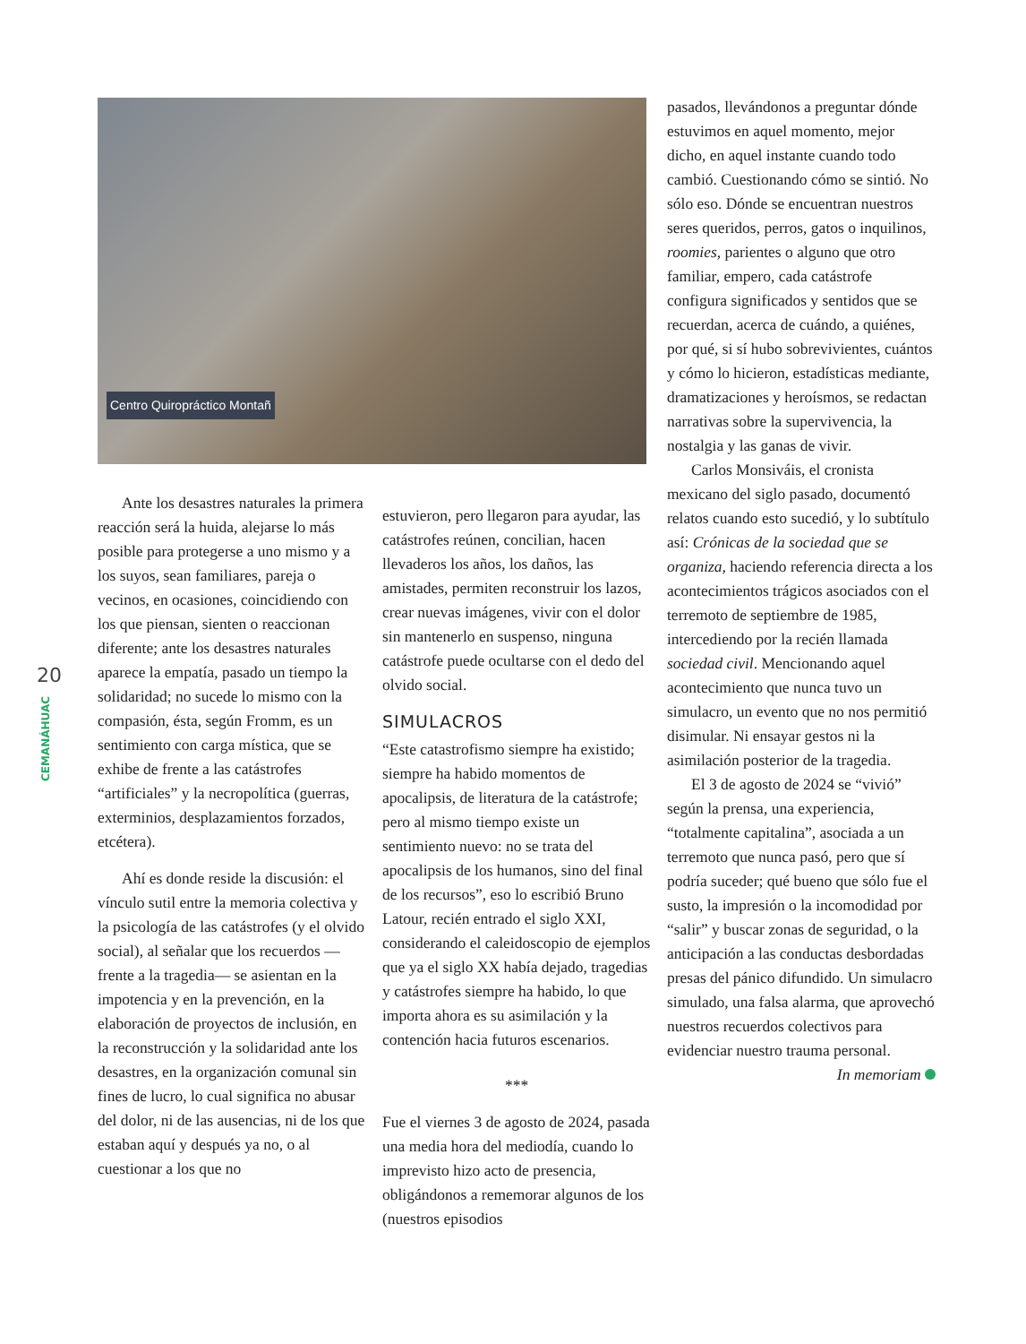20
CEMANÁHUAC
Centro Quiropráctico Montañ
Ante los desastres naturales la primera reacción será la huida, alejarse lo más posible para protegerse a uno mismo y a los suyos, sean familiares, pareja o vecinos, en ocasiones, coincidiendo con los que piensan, sienten o reaccionan diferente; ante los desastres naturales aparece la empatía, pasado un tiempo la solidaridad; no sucede lo mismo con la compasión, ésta, según Fromm, es un sentimiento con carga mística, que se exhibe de frente a las catástrofes “artificiales” y la necropolítica (guerras, exterminios, desplazamientos forzados, etcétera).
Ahí es donde reside la discusión: el vínculo sutil entre la memoria colectiva y la psicología de las catástrofes (y el olvido social), al señalar que los recuerdos —frente a la tragedia— se asientan en la impotencia y en la prevención, en la elaboración de proyectos de inclusión, en la reconstrucción y la solidaridad ante los desastres, en la organización comunal sin fines de lucro, lo cual significa no abusar del dolor, ni de las ausencias, ni de los que estaban aquí y después ya no, o al cuestionar a los que no
estuvieron, pero llegaron para ayudar, las catástrofes reúnen, concilian, hacen llevaderos los años, los daños, las amistades, permiten reconstruir los lazos, crear nuevas imágenes, vivir con el dolor sin mantenerlo en suspenso, ninguna catástrofe puede ocultarse con el dedo del olvido social.
SIMULACROS
“Este catastrofismo siempre ha existido; siempre ha habido momentos de apocalipsis, de literatura de la catástrofe; pero al mismo tiempo existe un sentimiento nuevo: no se trata del apocalipsis de los humanos, sino del final de los recursos”, eso lo escribió Bruno Latour, recién entrado el siglo XXI, considerando el caleidoscopio de ejemplos que ya el siglo XX había dejado, tragedias y catástrofes siempre ha habido, lo que importa ahora es su asimilación y la contención hacia futuros escenarios.
***
Fue el viernes 3 de agosto de 2024, pasada una media hora del mediodía, cuando lo imprevisto hizo acto de presencia, obligándonos a rememorar algunos de los (nuestros episodios
pasados, llevándonos a preguntar dónde estuvimos en aquel momento, mejor dicho, en aquel instante cuando todo cambió. Cuestionando cómo se sintió. No sólo eso. Dónde se encuentran nuestros seres queridos, perros, gatos o inquilinos, roomies, parientes o alguno que otro familiar, empero, cada catástrofe configura significados y sentidos que se recuerdan, acerca de cuándo, a quiénes, por qué, si sí hubo sobrevivientes, cuántos y cómo lo hicieron, estadísticas mediante, dramatizaciones y heroísmos, se redactan narrativas sobre la supervivencia, la nostalgia y las ganas de vivir.
Carlos Monsiváis, el cronista mexicano del siglo pasado, documentó relatos cuando esto sucedió, y lo subtítulo así: Crónicas de la sociedad que se organiza, haciendo referencia directa a los acontecimientos trágicos asociados con el terremoto de septiembre de 1985, intercediendo por la recién llamada sociedad civil. Mencionando aquel acontecimiento que nunca tuvo un simulacro, un evento que no nos permitió disimular. Ni ensayar gestos ni la asimilación posterior de la tragedia.
El 3 de agosto de 2024 se “vivió” según la prensa, una experiencia, “totalmente capitalina”, asociada a un terremoto que nunca pasó, pero que sí podría suceder; qué bueno que sólo fue el susto, la impresión o la incomodidad por “salir” y buscar zonas de seguridad, o la anticipación a las conductas desbordadas presas del pánico difundido. Un simulacro simulado, una falsa alarma, que aprovechó nuestros recuerdos colectivos para evidenciar nuestro trauma personal.
In memoriam